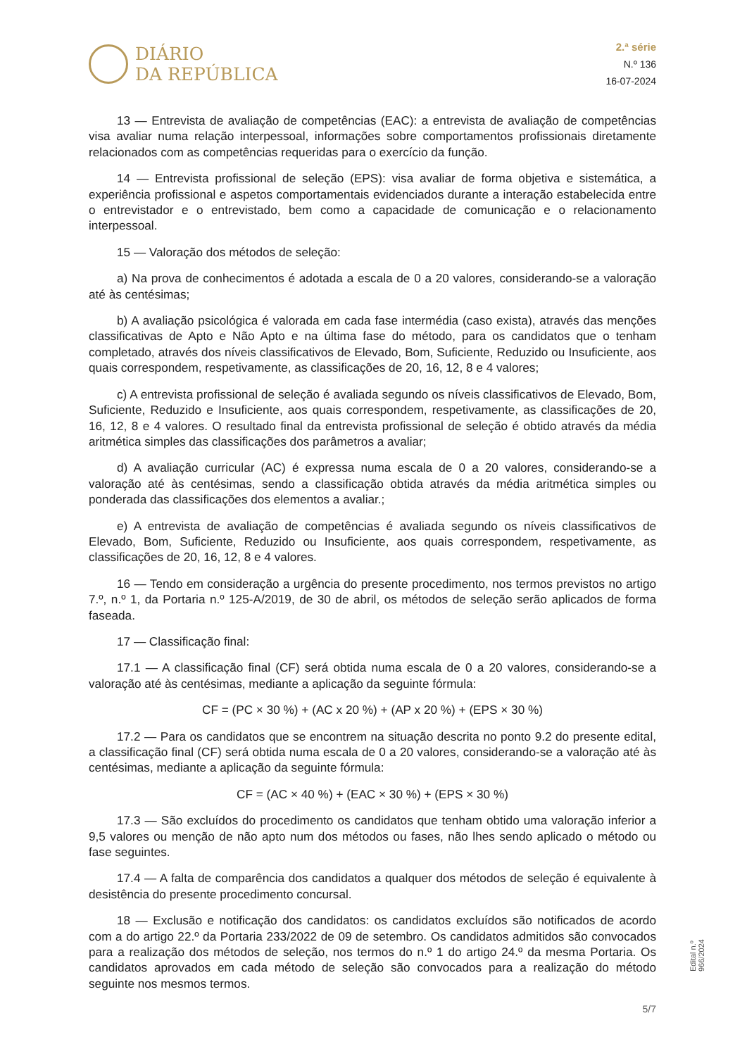DIÁRIO
DA REPÚBLICA
2.ª série
N.º 136
16-07-2024
13 — Entrevista de avaliação de competências (EAC): a entrevista de avaliação de competências visa avaliar numa relação interpessoal, informações sobre comportamentos profissionais diretamente relacionados com as competências requeridas para o exercício da função.
14 — Entrevista profissional de seleção (EPS): visa avaliar de forma objetiva e sistemática, a experiência profissional e aspetos comportamentais evidenciados durante a interação estabelecida entre o entrevistador e o entrevistado, bem como a capacidade de comunicação e o relacionamento interpessoal.
15 — Valoração dos métodos de seleção:
a) Na prova de conhecimentos é adotada a escala de 0 a 20 valores, considerando-se a valoração até às centésimas;
b) A avaliação psicológica é valorada em cada fase intermédia (caso exista), através das menções classificativas de Apto e Não Apto e na última fase do método, para os candidatos que o tenham completado, através dos níveis classificativos de Elevado, Bom, Suficiente, Reduzido ou Insuficiente, aos quais correspondem, respetivamente, as classificações de 20, 16, 12, 8 e 4 valores;
c) A entrevista profissional de seleção é avaliada segundo os níveis classificativos de Elevado, Bom, Suficiente, Reduzido e Insuficiente, aos quais correspondem, respetivamente, as classificações de 20, 16, 12, 8 e 4 valores. O resultado final da entrevista profissional de seleção é obtido através da média aritmética simples das classificações dos parâmetros a avaliar;
d) A avaliação curricular (AC) é expressa numa escala de 0 a 20 valores, considerando-se a valoração até às centésimas, sendo a classificação obtida através da média aritmética simples ou ponderada das classificações dos elementos a avaliar.;
e) A entrevista de avaliação de competências é avaliada segundo os níveis classificativos de Elevado, Bom, Suficiente, Reduzido ou Insuficiente, aos quais correspondem, respetivamente, as classificações de 20, 16, 12, 8 e 4 valores.
16 — Tendo em consideração a urgência do presente procedimento, nos termos previstos no artigo 7.º, n.º 1, da Portaria n.º 125-A/2019, de 30 de abril, os métodos de seleção serão aplicados de forma faseada.
17 — Classificação final:
17.1 — A classificação final (CF) será obtida numa escala de 0 a 20 valores, considerando-se a valoração até às centésimas, mediante a aplicação da seguinte fórmula:
CF = (PC × 30 %) + (AC x 20 %) + (AP x 20 %) + (EPS × 30 %)
17.2 — Para os candidatos que se encontrem na situação descrita no ponto 9.2 do presente edital, a classificação final (CF) será obtida numa escala de 0 a 20 valores, considerando-se a valoração até às centésimas, mediante a aplicação da seguinte fórmula:
CF = (AC × 40 %) + (EAC × 30 %) + (EPS × 30 %)
17.3 — São excluídos do procedimento os candidatos que tenham obtido uma valoração inferior a 9,5 valores ou menção de não apto num dos métodos ou fases, não lhes sendo aplicado o método ou fase seguintes.
17.4 — A falta de comparência dos candidatos a qualquer dos métodos de seleção é equivalente à desistência do presente procedimento concursal.
18 — Exclusão e notificação dos candidatos: os candidatos excluídos são notificados de acordo com a do artigo 22.º da Portaria 233/2022 de 09 de setembro. Os candidatos admitidos são convocados para a realização dos métodos de seleção, nos termos do n.º 1 do artigo 24.º da mesma Portaria. Os candidatos aprovados em cada método de seleção são convocados para a realização do método seguinte nos mesmos termos.
Edital n.º 966/2024
5/7